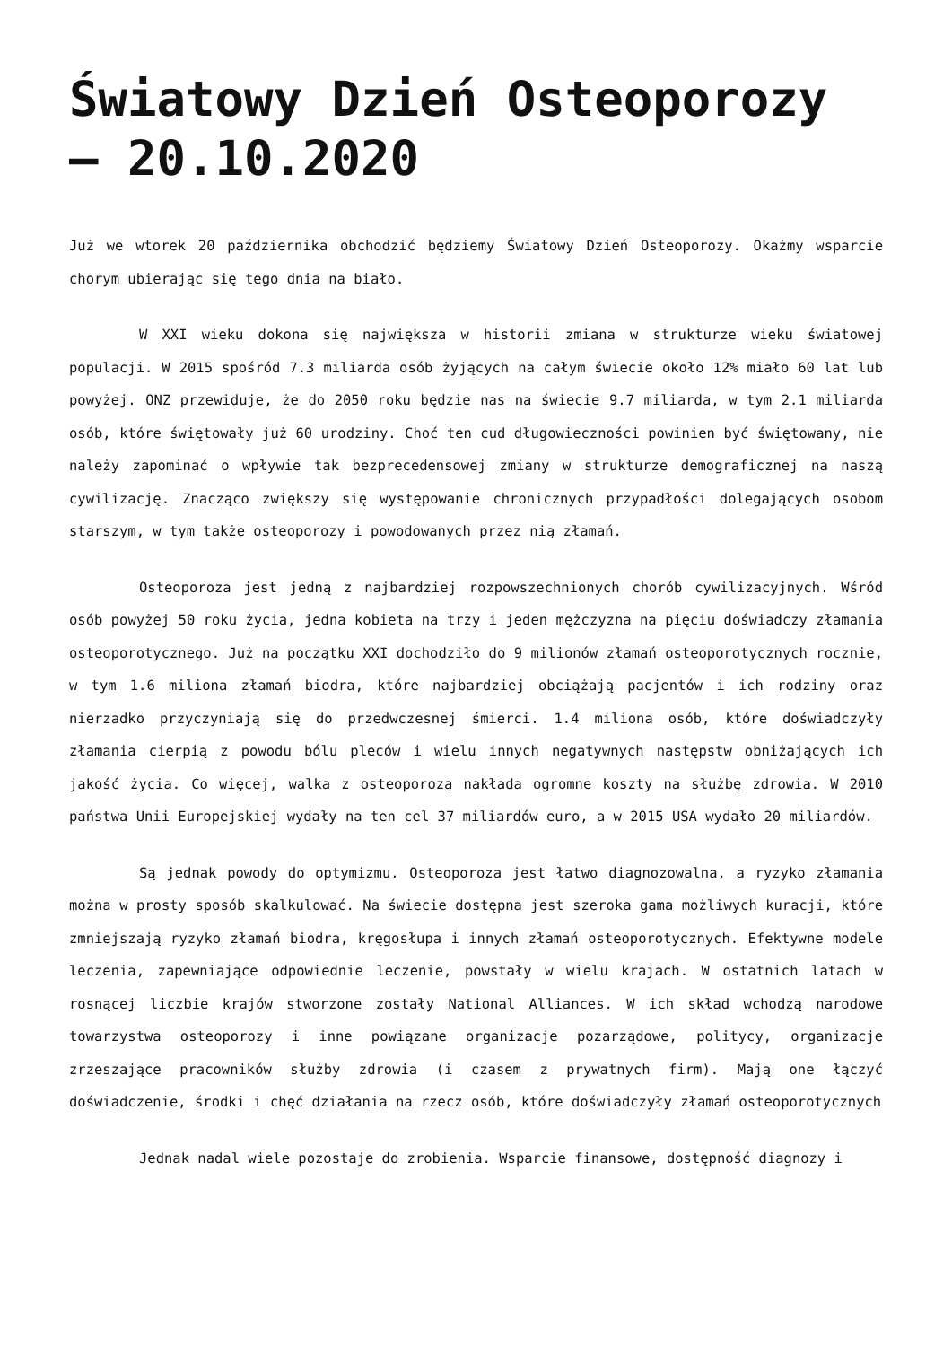Światowy Dzień Osteoporozy – 20.10.2020
Już we wtorek 20 października obchodzić będziemy Światowy Dzień Osteoporozy. Okażmy wsparcie chorym ubierając się tego dnia na biało.
W XXI wieku dokona się największa w historii zmiana w strukturze wieku światowej populacji. W 2015 spośród 7.3 miliarda osób żyjących na całym świecie około 12% miało 60 lat lub powyżej. ONZ przewiduje, że do 2050 roku będzie nas na świecie 9.7 miliarda, w tym 2.1 miliarda osób, które świętowały już 60 urodziny. Choć ten cud długowieczności powinien być świętowany, nie należy zapominać o wpływie tak bezprecedensowej zmiany w strukturze demograficznej na naszą cywilizację. Znacząco zwiększy się występowanie chronicznych przypadłości dolegających osobom starszym, w tym także osteoporozy i powodowanych przez nią złamań.
Osteoporoza jest jedną z najbardziej rozpowszechnionych chorób cywilizacyjnych. Wśród osób powyżej 50 roku życia, jedna kobieta na trzy i jeden mężczyzna na pięciu doświadczy złamania osteoporotycznego. Już na początku XXI dochodziło do 9 milionów złamań osteoporotycznych rocznie, w tym 1.6 miliona złamań biodra, które najbardziej obciążają pacjentów i ich rodziny oraz nierzadko przyczyniają się do przedwczesnej śmierci. 1.4 miliona osób, które doświadczyły złamania cierpią z powodu bólu pleców i wielu innych negatywnych następstw obniżających ich jakość życia. Co więcej, walka z osteoporozą nakłada ogromne koszty na służbę zdrowia. W 2010 państwa Unii Europejskiej wydały na ten cel 37 miliardów euro, a w 2015 USA wydało 20 miliardów.
Są jednak powody do optymizmu. Osteoporoza jest łatwo diagnozowalna, a ryzyko złamania można w prosty sposób skalkulować. Na świecie dostępna jest szeroka gama możliwych kuracji, które zmniejszają ryzyko złamań biodra, kręgosłupa i innych złamań osteoporotycznych. Efektywne modele leczenia, zapewniające odpowiednie leczenie, powstały w wielu krajach. W ostatnich latach w rosnącej liczbie krajów stworzone zostały National Alliances. W ich skład wchodzą narodowe towarzystwa osteoporozy i inne powiązane organizacje pozarządowe, politycy, organizacje zrzeszające pracowników służby zdrowia (i czasem z prywatnych firm). Mają one łączyć doświadczenie, środki i chęć działania na rzecz osób, które doświadczyły złamań osteoporotycznych
Jednak nadal wiele pozostaje do zrobienia. Wsparcie finansowe, dostępność diagnozy i